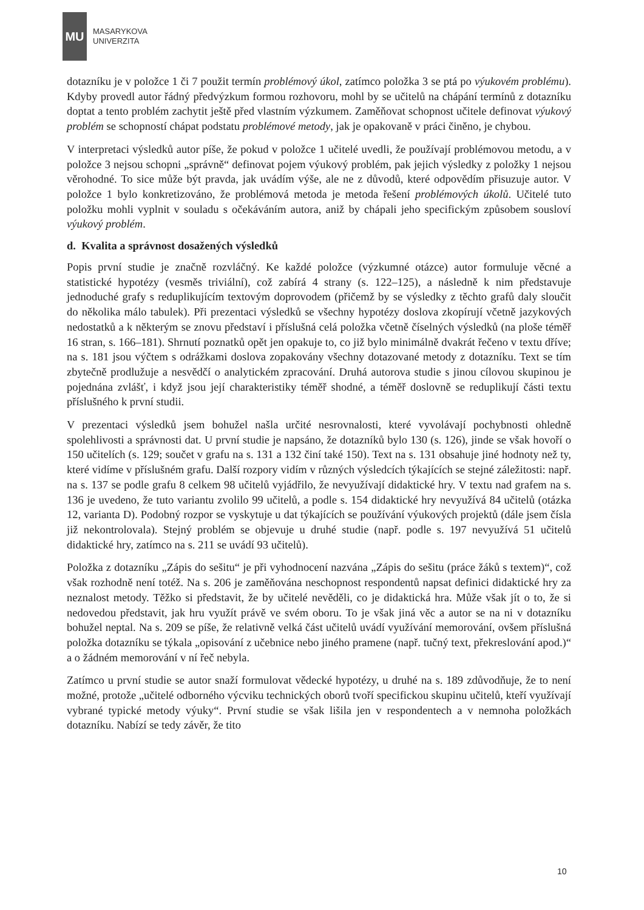MU
MASARYKOVA
UNIVERZITA
dotazníku je v položce 1 či 7 použit termín problémový úkol, zatímco položka 3 se ptá po výukovém problému). Kdyby provedl autor řádný předvýzkum formou rozhovoru, mohl by se učitelů na chápání termínů z dotazníku doptat a tento problém zachytit ještě před vlastním výzkumem. Zaměňovat schopnost učitele definovat výukový problém se schopností chápat podstatu problémové metody, jak je opakovaně v práci činěno, je chybou.
V interpretaci výsledků autor píše, že pokud v položce 1 učitelé uvedli, že používají problémovou metodu, a v položce 3 nejsou schopni „správně“ definovat pojem výukový problém, pak jejich výsledky z položky 1 nejsou věrohodné. To sice může být pravda, jak uvádím výše, ale ne z důvodů, které odpovědím přisuzuje autor. V položce 1 bylo konkretizováno, že problémová metoda je metoda řešení problémových úkolů. Učitelé tuto položku mohli vyplnit v souladu s očekáváním autora, aniž by chápali jeho specifickým způsobem sousloví výukový problém.
d. Kvalita a správnost dosažených výsledků
Popis první studie je značně rozvláčný. Ke každé položce (výzkumné otázce) autor formuluje věcné a statistické hypotézy (vesměs triviální), což zabírá 4 strany (s. 122–125), a následně k nim představuje jednoduché grafy s reduplikujícím textovým doprovodem (přičemž by se výsledky z těchto grafů daly sloučit do několika málo tabulek). Při prezentaci výsledků se všechny hypotézy doslova zkopírují včetně jazykových nedostatků a k některým se znovu představí i příslušná celá položka včetně číselných výsledků (na ploše téměř 16 stran, s. 166–181). Shrnutí poznatků opět jen opakuje to, co již bylo minimálně dvakrát řečeno v textu dříve; na s. 181 jsou výčtem s odrážkami doslova zopakovány všechny dotazované metody z dotazníku. Text se tím zbytečně prodlužuje a nesvědčí o analytickém zpracování. Druhá autorova studie s jinou cílovou skupinou je pojednána zvlášť, i když jsou její charakteristiky téměř shodné, a téměř doslovně se reduplikují části textu příslušného k první studii.
V prezentaci výsledků jsem bohužel našla určité nesrovnalosti, které vyvolávají pochybnosti ohledně spolehlivosti a správnosti dat. U první studie je napsáno, že dotazníků bylo 130 (s. 126), jinde se však hovoří o 150 učitelích (s. 129; součet v grafu na s. 131 a 132 činí také 150). Text na s. 131 obsahuje jiné hodnoty než ty, které vidíme v příslušném grafu. Další rozpory vidím v různých výsledcích týkajících se stejné záležitosti: např. na s. 137 se podle grafu 8 celkem 98 učitelů vyjádřilo, že nevyužívají didaktické hry. V textu nad grafem na s. 136 je uvedeno, že tuto variantu zvolilo 99 učitelů, a podle s. 154 didaktické hry nevyužívá 84 učitelů (otázka 12, varianta D). Podobný rozpor se vyskytuje u dat týkajících se používání výukových projektů (dále jsem čísla již nekontrolovala). Stejný problém se objevuje u druhé studie (např. podle s. 197 nevyužívá 51 učitelů didaktické hry, zatímco na s. 211 se uvádí 93 učitelů).
Položka z dotazníku „Zápis do sešitu“ je při vyhodnocení nazvána „Zápis do sešitu (práce žáků s textem)“, což však rozhodně není totéž. Na s. 206 je zaměňována neschopnost respondentů napsat definici didaktické hry za neznalost metody. Těžko si představit, že by učitelé nevěděli, co je didaktická hra. Může však jít o to, že si nedovedou představit, jak hru využít právě ve svém oboru. To je však jiná věc a autor se na ni v dotazníku bohužel neptal. Na s. 209 se píše, že relativně velká část učitelů uvádí využívání memorování, ovšem příslušná položka dotazníku se týkala „opisování z učebnice nebo jiného pramene (např. tučný text, překreslování apod.)“ a o žádném memorování v ní řeč nebyla.
Zatímco u první studie se autor snaží formulovat vědecké hypotézy, u druhé na s. 189 zdůvodňuje, že to není možné, protože „učitelé odborného výcviku technických oborů tvoří specifickou skupinu učitelů, kteří využívají vybrané typické metody výuky“. První studie se však lišila jen v respondentech a v nemnoha položkách dotazníku. Nabízí se tedy závěr, že tito
10